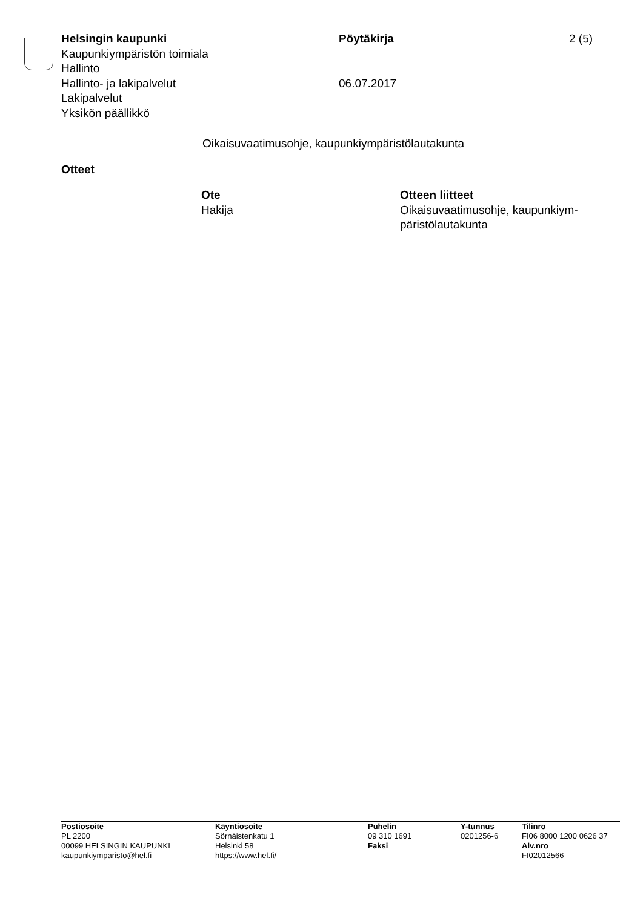| Helsingin kaupunki | Pöytäkirja | 2 (5) |
| Kaupunkiympäristön toimiala | | |
| Hallinto | | |
| Hallinto- ja lakipalvelut | 06.07.2017 | |
| Lakipalvelut | | |
| Yksikön päällikkö | | |
Oikaisuvaatimusohje, kaupunkiympäristölautakunta
Otteet
| Ote | Otteen liitteet |
| --- | --- |
| Hakija | Oikaisuvaatimusohje, kaupunkiym- päristölautakunta |
| Postiosoite | Käyntiosoite | Puhelin | Y-tunnus | Tilinro |
| PL 2200 | Sörnäistenkatu 1 | 09 310 1691 | 0201256-6 | FI06 8000 1200 0626 37 |
| 00099 HELSINGIN KAUPUNKI | Helsinki 58 | Faksi | | Alv.nro |
| kaupunkiymparisto@hel.fi | https://www.hel.fi/ | | | FI02012566 |